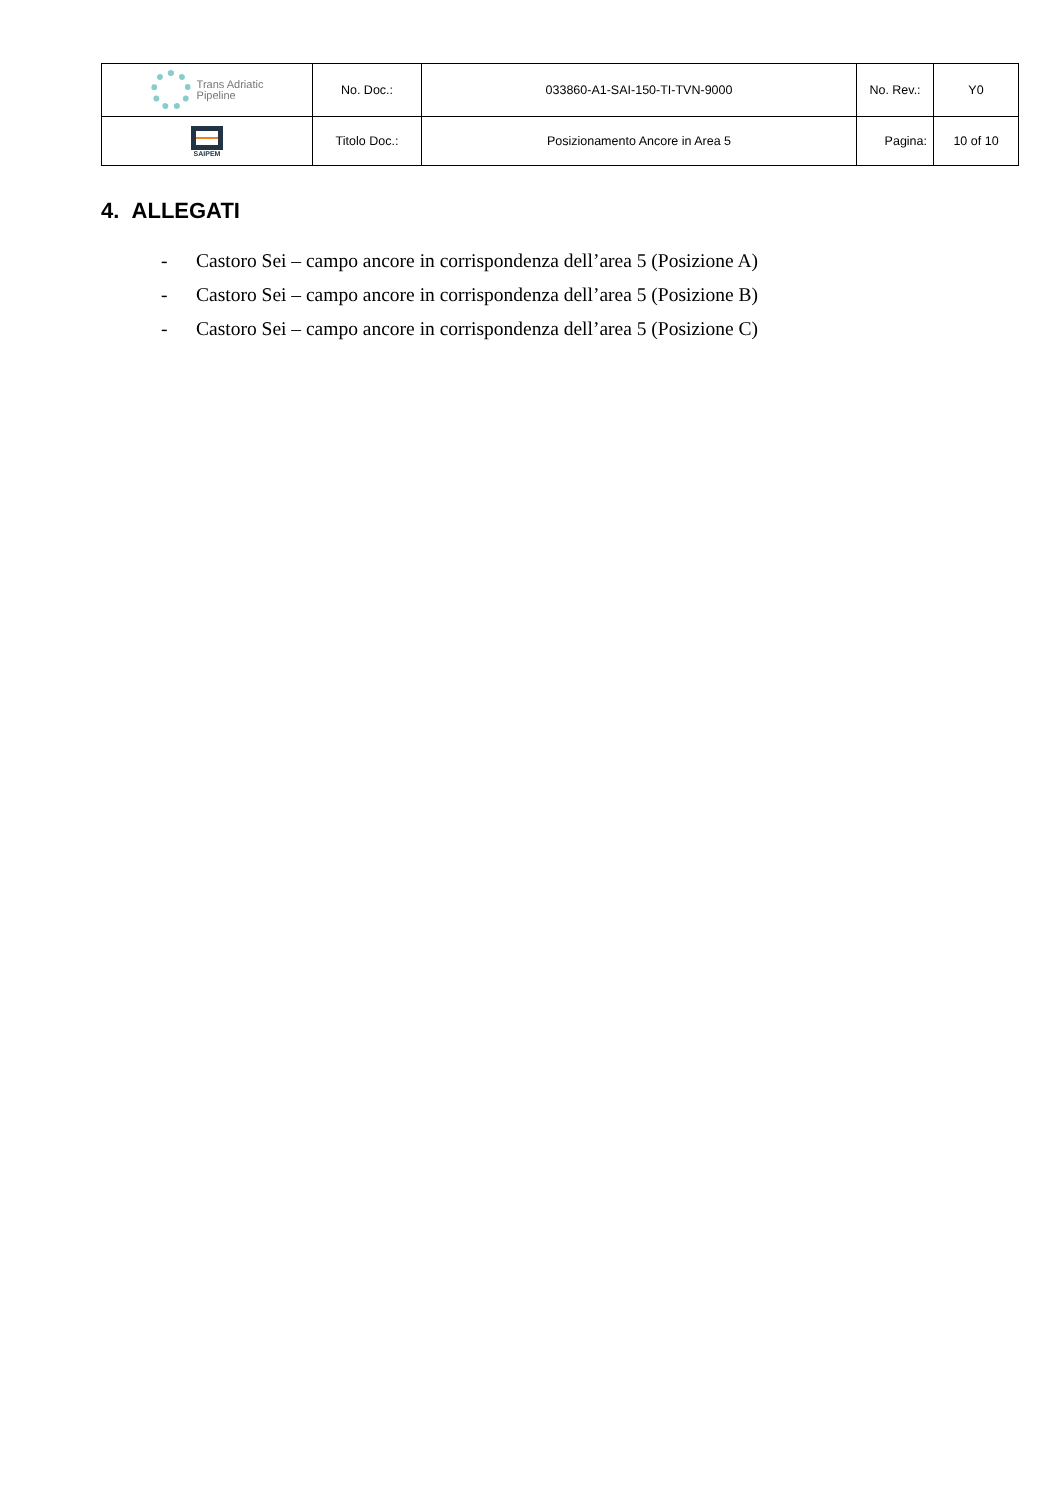| Trans Adriatic Pipeline | No. Doc.: | 033860-A1-SAI-150-TI-TVN-9000 | No. Rev.: | Y0 |
| SAIPEM | Titolo Doc.: | Posizionamento Ancore in Area 5 | Pagina: | 10 of 10 |
4. ALLEGATI
- Castoro Sei – campo ancore in corrispondenza dell’area 5 (Posizione A)
- Castoro Sei – campo ancore in corrispondenza dell’area 5 (Posizione B)
- Castoro Sei – campo ancore in corrispondenza dell’area 5 (Posizione C)